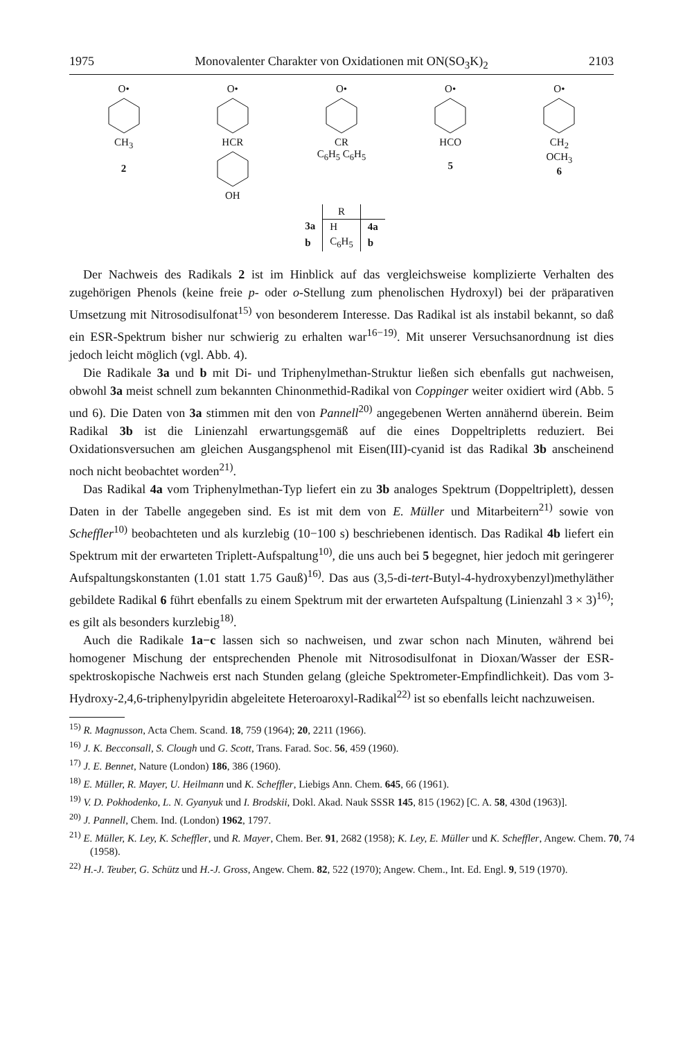1975 Monovalenter Charakter von Oxidationen mit ON(SO<sub>3</sub>K)<sub>2</sub> 2103
O•CH<sub>3</sub>
2
O•HCROH O•CR
C<sub>6</sub>H<sub>5</sub> C<sub>6</sub>H<sub>5</sub>
O•HCO
5
O•CH<sub>2</sub>
OCH<sub>3</sub>
6
| | R | |
| --- | --- | --- |
| 3a | H | 4a |
| b | C<sub>6</sub>H<sub>5</sub> | b |
Der Nachweis des Radikals 2 ist im Hinblick auf das vergleichsweise komplizierte Verhalten des zugehörigen Phenols (keine freie p- oder o-Stellung zum phenolischen Hydroxyl) bei der präparativen Umsetzung mit Nitrosodisulfonat<sup>15)</sup> von besonderem Interesse. Das Radikal ist als instabil bekannt, so daß ein ESR-Spektrum bisher nur schwierig zu erhalten war<sup>16−19)</sup>. Mit unserer Versuchsanordnung ist dies jedoch leicht möglich (vgl. Abb. 4).
Die Radikale 3a und b mit Di- und Triphenylmethan-Struktur ließen sich ebenfalls gut nachweisen, obwohl 3a meist schnell zum bekannten Chinonmethid-Radikal von Coppinger weiter oxidiert wird (Abb. 5 und 6). Die Daten von 3a stimmen mit den von Pannell<sup>20)</sup> angegebenen Werten annähernd überein. Beim Radikal 3b ist die Linienzahl erwartungsgemäß auf die eines Doppeltripletts reduziert. Bei Oxidationsversuchen am gleichen Ausgangsphenol mit Eisen(III)-cyanid ist das Radikal 3b anscheinend noch nicht beobachtet worden<sup>21)</sup>.
Das Radikal 4a vom Triphenylmethan-Typ liefert ein zu 3b analoges Spektrum (Doppeltriplett), dessen Daten in der Tabelle angegeben sind. Es ist mit dem von E. Müller und Mitarbeitern<sup>21)</sup> sowie von Scheffler<sup>10)</sup> beobachteten und als kurzlebig (10−100 s) beschriebenen identisch. Das Radikal 4b liefert ein Spektrum mit der erwarteten Triplett-Aufspaltung<sup>10)</sup>, die uns auch bei 5 begegnet, hier jedoch mit geringerer Aufspaltungskonstanten (1.01 statt 1.75 Gauß)<sup>16)</sup>. Das aus (3,5-di-tert-Butyl-4-hydroxybenzyl)methyläther gebildete Radikal 6 führt ebenfalls zu einem Spektrum mit der erwarteten Aufspaltung (Linienzahl 3 × 3)<sup>16)</sup>; es gilt als besonders kurzlebig<sup>18)</sup>.
Auch die Radikale 1a−c lassen sich so nachweisen, und zwar schon nach Minuten, während bei homogener Mischung der entsprechenden Phenole mit Nitrosodisulfonat in Dioxan/Wasser der ESR-spektroskopische Nachweis erst nach Stunden gelang (gleiche Spektrometer-Empfindlichkeit). Das vom 3-Hydroxy-2,4,6-triphenylpyridin abgeleitete Heteroaroxyl-Radikal<sup>22)</sup> ist so ebenfalls leicht nachzuweisen.
<sup>15)</sup> R. Magnusson, Acta Chem. Scand. 18, 759 (1964); 20, 2211 (1966).
<sup>16)</sup> J. K. Becconsall, S. Clough und G. Scott, Trans. Farad. Soc. 56, 459 (1960).
<sup>17)</sup> J. E. Bennet, Nature (London) 186, 386 (1960).
<sup>18)</sup> E. Müller, R. Mayer, U. Heilmann und K. Scheffler, Liebigs Ann. Chem. 645, 66 (1961).
<sup>19)</sup> V. D. Pokhodenko, L. N. Gyanyuk und I. Brodskii, Dokl. Akad. Nauk SSSR 145, 815 (1962) [C. A. 58, 430d (1963)].
<sup>20)</sup> J. Pannell, Chem. Ind. (London) 1962, 1797.
<sup>21)</sup> E. Müller, K. Ley, K. Scheffler, und R. Mayer, Chem. Ber. 91, 2682 (1958); K. Ley, E. Müller und K. Scheffler, Angew. Chem. 70, 74 (1958).
<sup>22)</sup> H.-J. Teuber, G. Schütz und H.-J. Gross, Angew. Chem. 82, 522 (1970); Angew. Chem., Int. Ed. Engl. 9, 519 (1970).